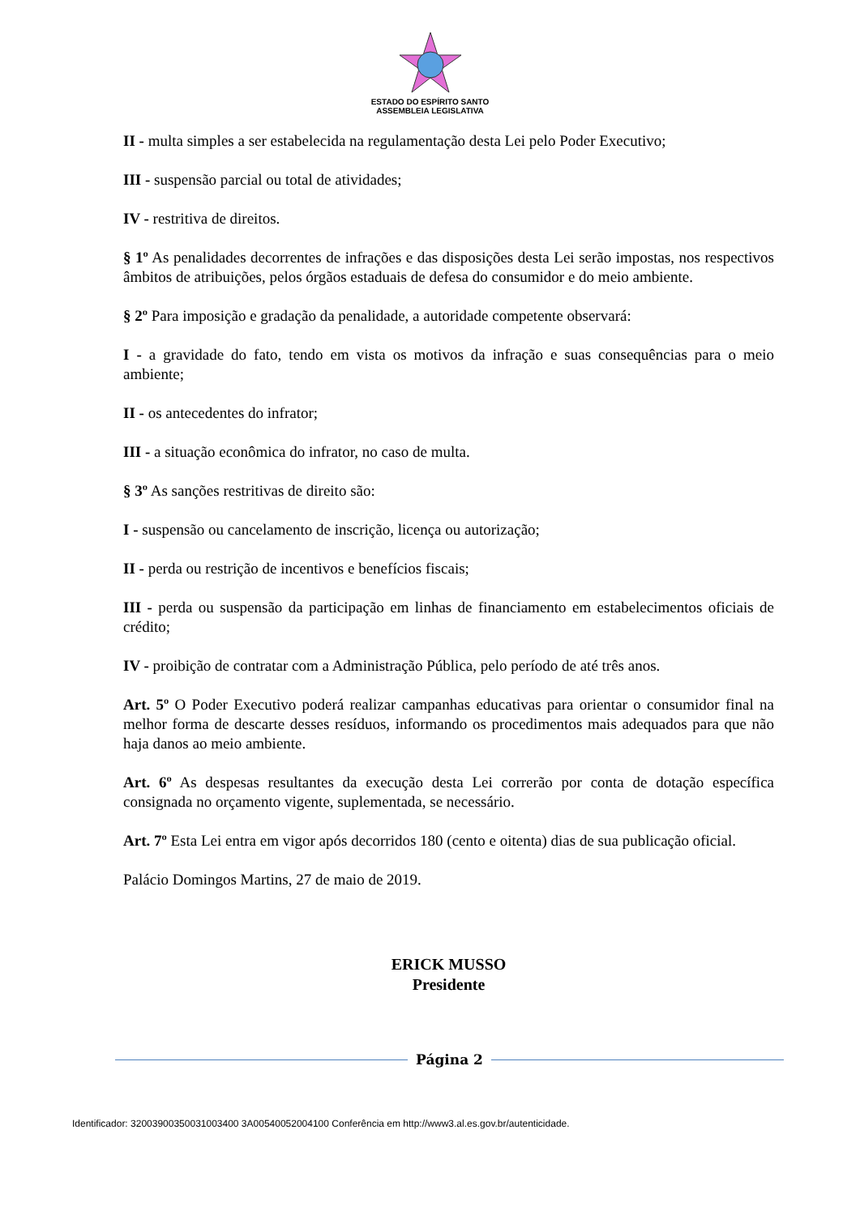ESTADO DO ESPÍRITO SANTO
ASSEMBLEIA LEGISLATIVA
II - multa simples a ser estabelecida na regulamentação desta Lei pelo Poder Executivo;
III - suspensão parcial ou total de atividades;
IV - restritiva de direitos.
§ 1º As penalidades decorrentes de infrações e das disposições desta Lei serão impostas, nos respectivos âmbitos de atribuições, pelos órgãos estaduais de defesa do consumidor e do meio ambiente.
§ 2º Para imposição e gradação da penalidade, a autoridade competente observará:
I - a gravidade do fato, tendo em vista os motivos da infração e suas consequências para o meio ambiente;
II - os antecedentes do infrator;
III - a situação econômica do infrator, no caso de multa.
§ 3º As sanções restritivas de direito são:
I - suspensão ou cancelamento de inscrição, licença ou autorização;
II - perda ou restrição de incentivos e benefícios fiscais;
III - perda ou suspensão da participação em linhas de financiamento em estabelecimentos oficiais de crédito;
IV - proibição de contratar com a Administração Pública, pelo período de até três anos.
Art. 5º O Poder Executivo poderá realizar campanhas educativas para orientar o consumidor final na melhor forma de descarte desses resíduos, informando os procedimentos mais adequados para que não haja danos ao meio ambiente.
Art. 6º As despesas resultantes da execução desta Lei correrão por conta de dotação específica consignada no orçamento vigente, suplementada, se necessário.
Art. 7º Esta Lei entra em vigor após decorridos 180 (cento e oitenta) dias de sua publicação oficial.
Palácio Domingos Martins, 27 de maio de 2019.
ERICK MUSSO
Presidente
Página 2
Identificador: 32003900350031003400 3A00540052004100 Conferência em http://www3.al.es.gov.br/autenticidade.